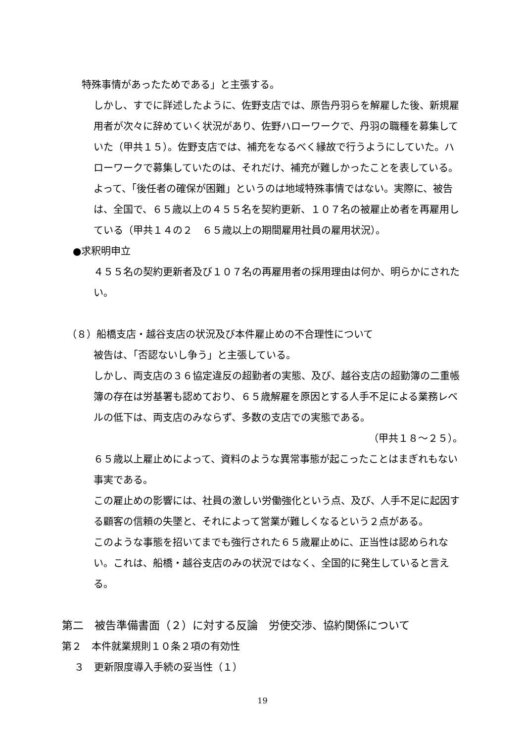特殊事情があったためである」と主張する。
しかし、すでに詳述したように、佐野支店では、原告丹羽らを解雇した後、新規雇用者が次々に辞めていく状況があり、佐野ハローワークで、丹羽の職種を募集していた（甲共１５）。佐野支店では、補充をなるべく縁故で行うようにしていた。ハローワークで募集していたのは、それだけ、補充が難しかったことを表している。よって、「後任者の確保が困難」というのは地域特殊事情ではない。実際に、被告は、全国で、６５歳以上の４５５名を契約更新、１０７名の被雇止め者を再雇用している（甲共１４の２　６５歳以上の期間雇用社員の雇用状況）。
●求釈明申立
４５５名の契約更新者及び１０７名の再雇用者の採用理由は何か、明らかにされたい。
（８）船橋支店・越谷支店の状況及び本件雇止めの不合理性について
被告は、「否認ないし争う」と主張している。
しかし、両支店の３６協定違反の超勤者の実態、及び、越谷支店の超勤簿の二重帳簿の存在は労基署も認めており、６５歳解雇を原因とする人手不足による業務レベルの低下は、両支店のみならず、多数の支店での実態である。
（甲共１８～２５）。
６５歳以上雇止めによって、資料のような異常事態が起こったことはまぎれもない事実である。
この雇止めの影響には、社員の激しい労働強化という点、及び、人手不足に起因する顧客の信頼の失墜と、それによって営業が難しくなるという２点がある。
このような事態を招いてまでも強行された６５歳雇止めに、正当性は認められない。これは、船橋・越谷支店のみの状況ではなく、全国的に発生していると言える。
第二　被告準備書面（２）に対する反論　労使交渉、協約関係について
第２　本件就業規則１０条２項の有効性
３　更新限度導入手続の妥当性（１）
19